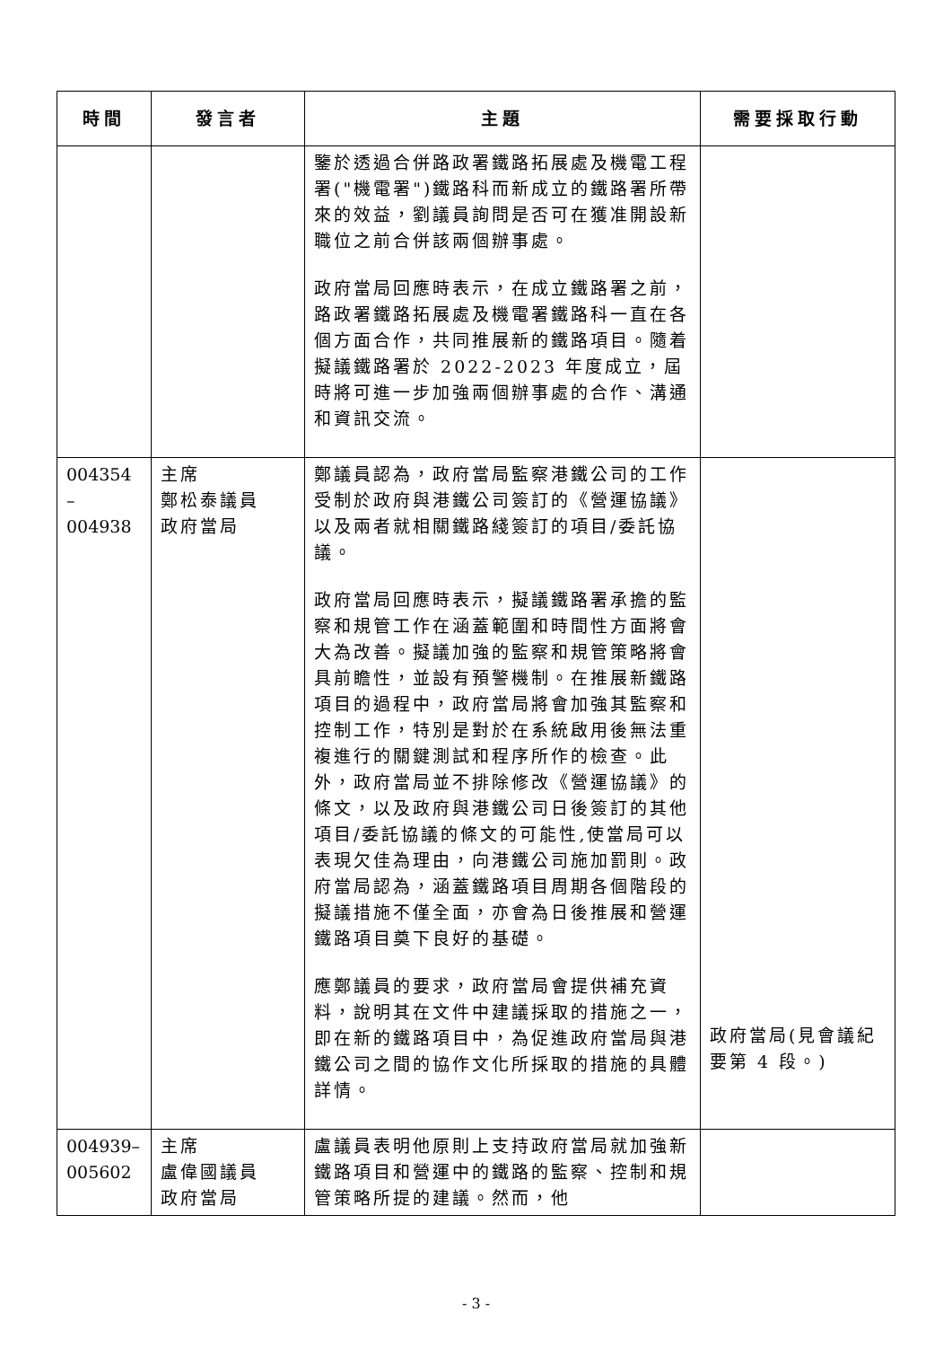| 時間 | 發言者 | 主題 | 需要採取行動 |
| --- | --- | --- | --- |
| | | 鑒於透過合併路政署鐵路拓展處及機電工程署("機電署")鐵路科而新成立的鐵路署所帶來的效益，劉議員詢問是否可在獲准開設新職位之前合併該兩個辦事處。 政府當局回應時表示，在成立鐵路署之前，路政署鐵路拓展處及機電署鐵路科一直在各個方面合作，共同推展新的鐵路項目。隨着擬議鐵路署於 2022-2023 年度成立，屆時將可進一步加強兩個辦事處的合作、溝通和資訊交流。 | |
| 004354 – 004938 | 主席 鄭松泰議員 政府當局 | 鄭議員認為，政府當局監察港鐵公司的工作受制於政府與港鐵公司簽訂的《營運協議》以及兩者就相關鐵路綫簽訂的項目/委託協議。 政府當局回應時表示，擬議鐵路署承擔的監察和規管工作在涵蓋範圍和時間性方面將會大為改善。擬議加強的監察和規管策略將會具前瞻性，並設有預警機制。在推展新鐵路項目的過程中，政府當局將會加強其監察和控制工作，特別是對於在系統啟用後無法重複進行的關鍵測試和程序所作的檢查。此外，政府當局並不排除修改《營運協議》的條文，以及政府與港鐵公司日後簽訂的其他項目/委託協議的條文的可能性,使當局可以表現欠佳為理由，向港鐵公司施加罰則。政府當局認為，涵蓋鐵路項目周期各個階段的擬議措施不僅全面，亦會為日後推展和營運鐵路項目奠下良好的基礎。 應鄭議員的要求，政府當局會提供補充資料，說明其在文件中建議採取的措施之一，即在新的鐵路項目中，為促進政府當局與港鐵公司之間的協作文化所採取的措施的具體詳情。 | 政府當局(見會議紀要第 4 段。) |
| 004939– 005602 | 主席 盧偉國議員 政府當局 | 盧議員表明他原則上支持政府當局就加強新鐵路項目和營運中的鐵路的監察、控制和規管策略所提的建議。然而，他 | |
- 3 -